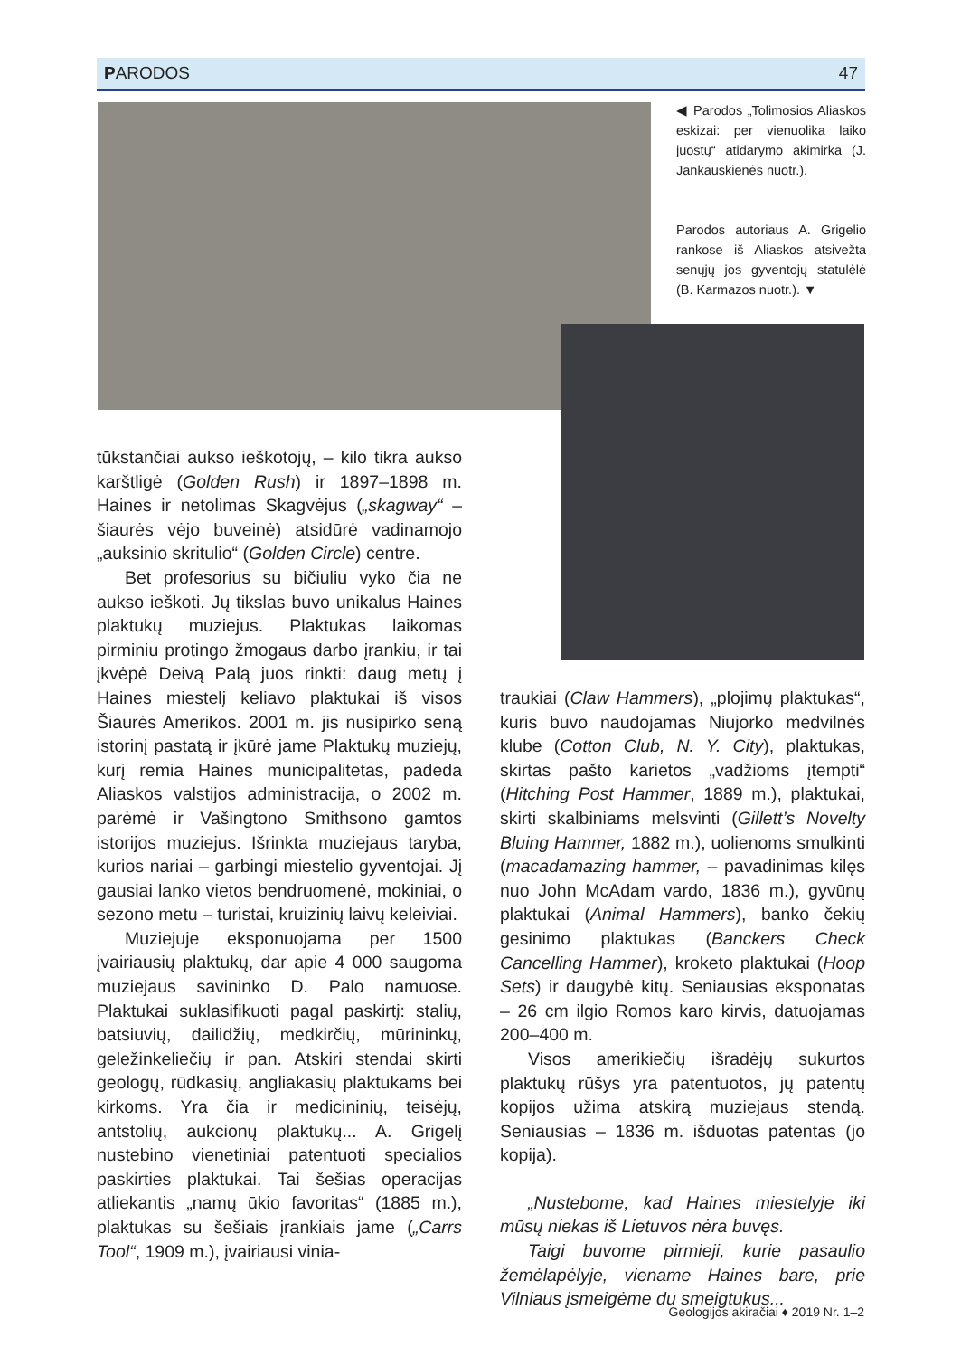PARODOS 47
◀ Parodos „Tolimosios Aliaskos eskizai: per vienuolika laiko juostų“ atidarymo akimirka (J. Jankauskienės nuotr.).
Parodos autoriaus A. Grigelio rankose iš Aliaskos atsivežta senųjų jos gyventojų statulėlė (B. Karmazos nuotr.). ▼
tūkstančiai aukso ieškotojų, – kilo tikra aukso karštligė (Golden Rush) ir 1897–1898 m. Haines ir netolimas Skagvėjus („skagway“ – šiaurės vėjo buveinė) atsidūrė vadinamojo „auksinio skritulio“ (Golden Circle) centre.
Bet profesorius su bičiuliu vyko čia ne aukso ieškoti. Jų tikslas buvo unikalus Haines plaktukų muziejus. Plaktukas laikomas pirminiu protingo žmogaus darbo įrankiu, ir tai įkvėpė Deivą Palą juos rinkti: daug metų į Haines miestelį keliavo plaktukai iš visos Šiaurės Amerikos. 2001 m. jis nusipirko seną istorinį pastatą ir įkūrė jame Plaktukų muziejų, kurį remia Haines municipalitetas, padeda Aliaskos valstijos administracija, o 2002 m. parėmė ir Vašingtono Smithsono gamtos istorijos muziejus. Išrinkta muziejaus taryba, kurios nariai – garbingi miestelio gyventojai. Jį gausiai lanko vietos bendruomenė, mokiniai, o sezono metu – turistai, kruizinių laivų keleiviai.
Muziejuje eksponuojama per 1500 įvairiausių plaktukų, dar apie 4 000 saugoma muziejaus savininko D. Palo namuose. Plaktukai suklasifikuoti pagal paskirtį: stalių, batsiuvių, dailidžių, medkirčių, mūrininkų, geležinkeliečių ir pan. Atskiri stendai skirti geologų, rūdkasių, angliakasių plaktukams bei kirkoms. Yra čia ir medicininių, teisėjų, antstolių, aukcionų plaktukų... A. Grigelį nustebino vienetiniai patentuoti specialios paskirties plaktukai. Tai šešias operacijas atliekantis „namų ūkio favoritas“ (1885 m.), plaktukas su šešiais įrankiais jame („Carrs Tool“, 1909 m.), įvairiausi vinia-
traukiai (Claw Hammers), „plojimų plaktukas“, kuris buvo naudojamas Niujorko medvilnės klube (Cotton Club, N. Y. City), plaktukas, skirtas pašto karietos „vadžioms įtempti“ (Hitching Post Hammer, 1889 m.), plaktukai, skirti skalbiniams melsvinti (Gillett’s Novelty Bluing Hammer, 1882 m.), uolienoms smulkinti (macadamazing hammer, – pavadinimas kilęs nuo John McAdam vardo, 1836 m.), gyvūnų plaktukai (Animal Hammers), banko čekių gesinimo plaktukas (Banckers Check Cancelling Hammer), kroketo plaktukai (Hoop Sets) ir daugybė kitų. Seniausias eksponatas – 26 cm ilgio Romos karo kirvis, datuojamas 200–400 m.
Visos amerikiečių išradėjų sukurtos plaktukų rūšys yra patentuotos, jų patentų kopijos užima atskirą muziejaus stendą. Seniausias – 1836 m. išduotas patentas (jo kopija).
„Nustebome, kad Haines miestelyje iki mūsų niekas iš Lietuvos nėra buvęs.
Taigi buvome pirmieji, kurie pasaulio žemėlapėlyje, viename Haines bare, prie Vilniaus įsmeigėme du smeigtukus...
Geologijos akiračiai ♦ 2019 Nr. 1–2